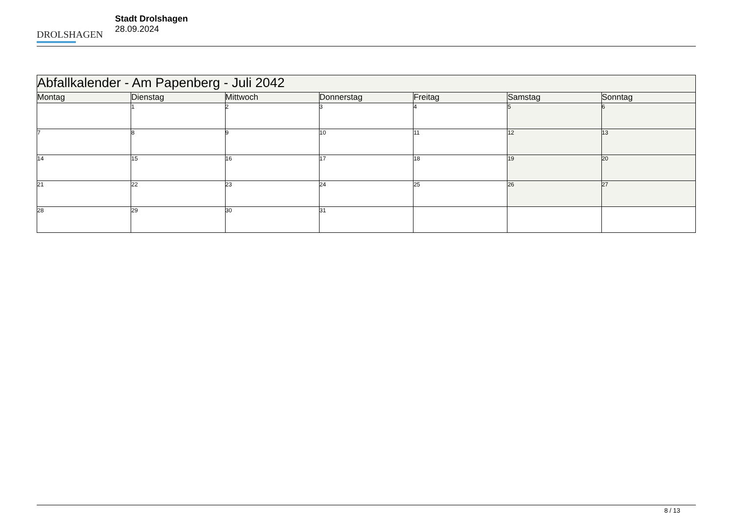DROLSHAGEN
Stadt Drolshagen
28.09.2024
| Abfallkalender - Am Papenberg - Juli 2042 | | | | | | |
| Montag | Dienstag | Mittwoch | Donnerstag | Freitag | Samstag | Sonntag |
| | 1 | 2 | 3 | 4 | 5 | 6 |
| 7 | 8 | 9 | 10 | 11 | 12 | 13 |
| 14 | 15 | 16 | 17 | 18 | 19 | 20 |
| 21 | 22 | 23 | 24 | 25 | 26 | 27 |
| 28 | 29 | 30 | 31 | | | |
8 / 13